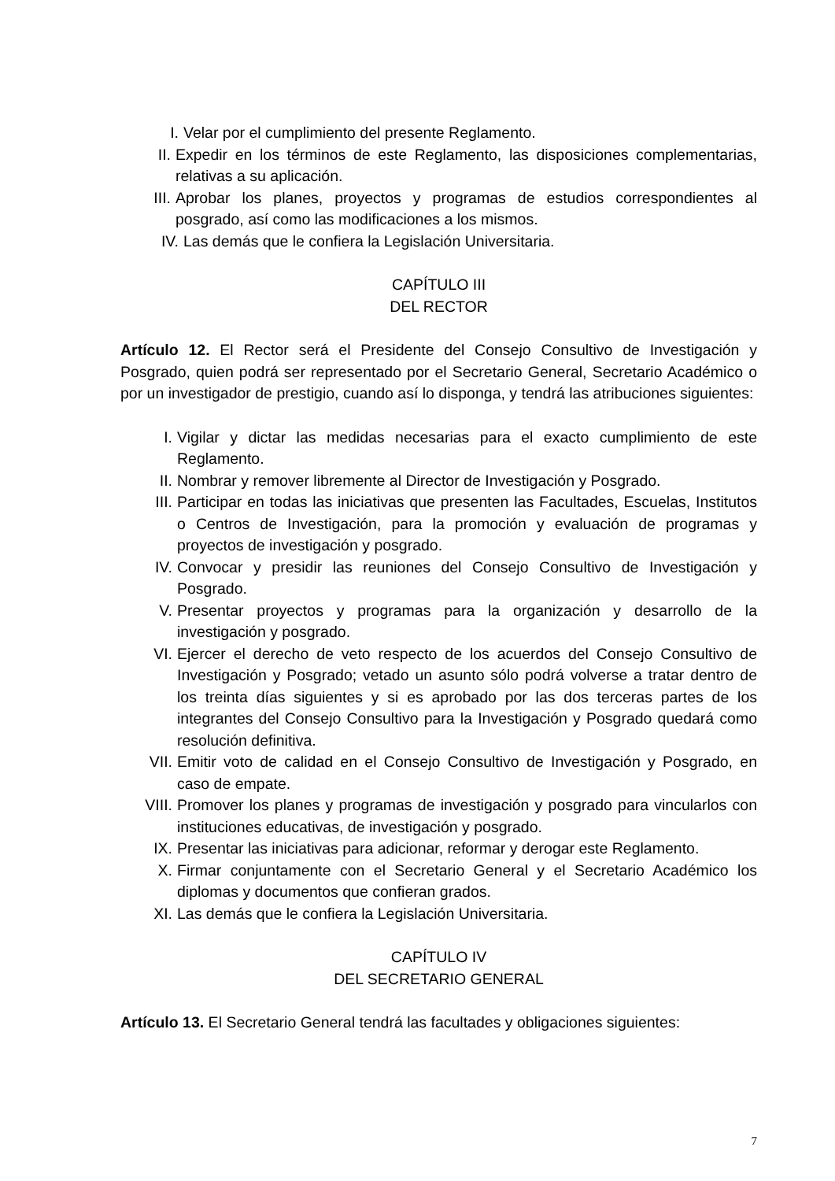I. Velar por el cumplimiento del presente Reglamento.
II. Expedir en los términos de este Reglamento, las disposiciones complementarias, relativas a su aplicación.
III. Aprobar los planes, proyectos y programas de estudios correspondientes al posgrado, así como las modificaciones a los mismos.
IV. Las demás que le confiera la Legislación Universitaria.
CAPÍTULO III
DEL RECTOR
Artículo 12. El Rector será el Presidente del Consejo Consultivo de Investigación y Posgrado, quien podrá ser representado por el Secretario General, Secretario Académico o por un investigador de prestigio, cuando así lo disponga, y tendrá las atribuciones siguientes:
I. Vigilar y dictar las medidas necesarias para el exacto cumplimiento de este Reglamento.
II. Nombrar y remover libremente al Director de Investigación y Posgrado.
III. Participar en todas las iniciativas que presenten las Facultades, Escuelas, Institutos o Centros de Investigación, para la promoción y evaluación de programas y proyectos de investigación y posgrado.
IV. Convocar y presidir las reuniones del Consejo Consultivo de Investigación y Posgrado.
V. Presentar proyectos y programas para la organización y desarrollo de la investigación y posgrado.
VI. Ejercer el derecho de veto respecto de los acuerdos del Consejo Consultivo de Investigación y Posgrado; vetado un asunto sólo podrá volverse a tratar dentro de los treinta días siguientes y si es aprobado por las dos terceras partes de los integrantes del Consejo Consultivo para la Investigación y Posgrado quedará como resolución definitiva.
VII. Emitir voto de calidad en el Consejo Consultivo de Investigación y Posgrado, en caso de empate.
VIII. Promover los planes y programas de investigación y posgrado para vincularlos con instituciones educativas, de investigación y posgrado.
IX. Presentar las iniciativas para adicionar, reformar y derogar este Reglamento.
X. Firmar conjuntamente con el Secretario General y el Secretario Académico los diplomas y documentos que confieran grados.
XI. Las demás que le confiera la Legislación Universitaria.
CAPÍTULO IV
DEL SECRETARIO GENERAL
Artículo 13. El Secretario General tendrá las facultades y obligaciones siguientes:
7